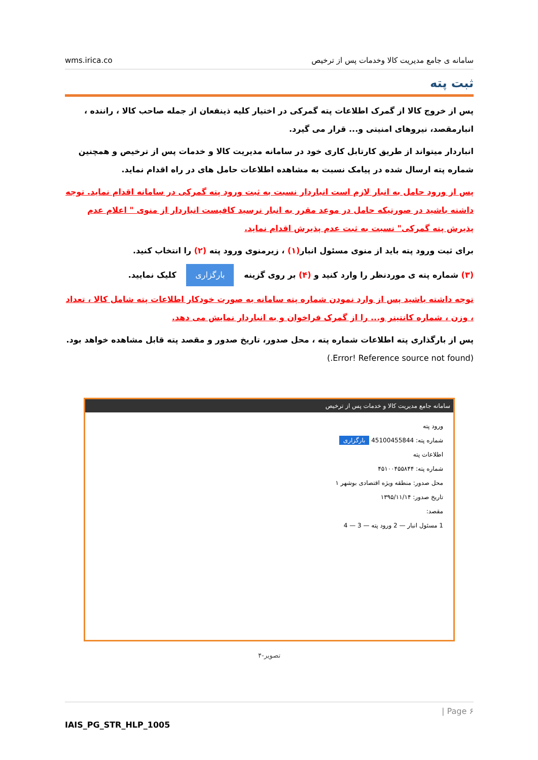wms.irica.co سامانه ی جامع مدیریت کالا وخدمات پس از ترخیص
ثبت پته
پس از خروج کالا از گمرک اطلاعات پته گمرکی در اختیار کلیه ذینفعان از جمله صاحب کالا ، راننده ، انبارمقصد، نیروهای امنیتی و... قرار می گیرد.
انباردار میتواند از طریق کارتابل کاری خود در سامانه مدیریت کالا و خدمات پس از ترخیص و همچنین شماره پته ارسال شده در پیامک نسبت به مشاهده اطلاعات حامل های در راه اقدام نماید.
پس از ورود حامل به انبار لازم است انباردار نسبت به ثبت ورود پته گمرکی در سامانه اقدام نماید. توجه داشته باشید در صورتیکه حامل در موعد مقرر به انبار نرسید کافیست انباردار از منوی " اعلام عدم پذیرش پته گمرکی" نسبت به ثبت عدم پذیرش اقدام نماید.
برای ثبت ورود پته باید از منوی مسئول انبار(۱) ، زیرمنوی ورود پته (۲) را انتخاب کنید.
(۳) شماره پته ی موردنظر را وارد کنید و (۴) بر روی گزینه بارگزاری کلیک نمایید.
توجه داشته باشید پس از وارد نمودن شماره پته سامانه به صورت خودکار اطلاعات پته شامل کالا ، تعداد ، وزن ، شماره کانتینر و... را از گمرک فراخوان و به انباردار نمایش می دهد.
پس از بارگذاری پته اطلاعات شماره پته ، محل صدور، تاریخ صدور و مقصد پته قابل مشاهده خواهد بود.(Error! Reference source not found.)
سامانه جامع مدیریت کالا و خدمات پس از ترخیص
ورود پته
شماره پته: 45100455844 بارگزاری
اطلاعات پته
شماره پته: ۴۵۱۰۰۴۵۵۸۴۴
محل صدور: منطقه ویژه اقتصادی بوشهر ۱
تاریخ صدور: ۱۳۹۵/۱۱/۱۴
مقصد:
1 مسئول انبار — 2 ورود پته — 3 — 4
تصویر-۴
| Page ۶
IAIS_PG_STR_HLP_1005